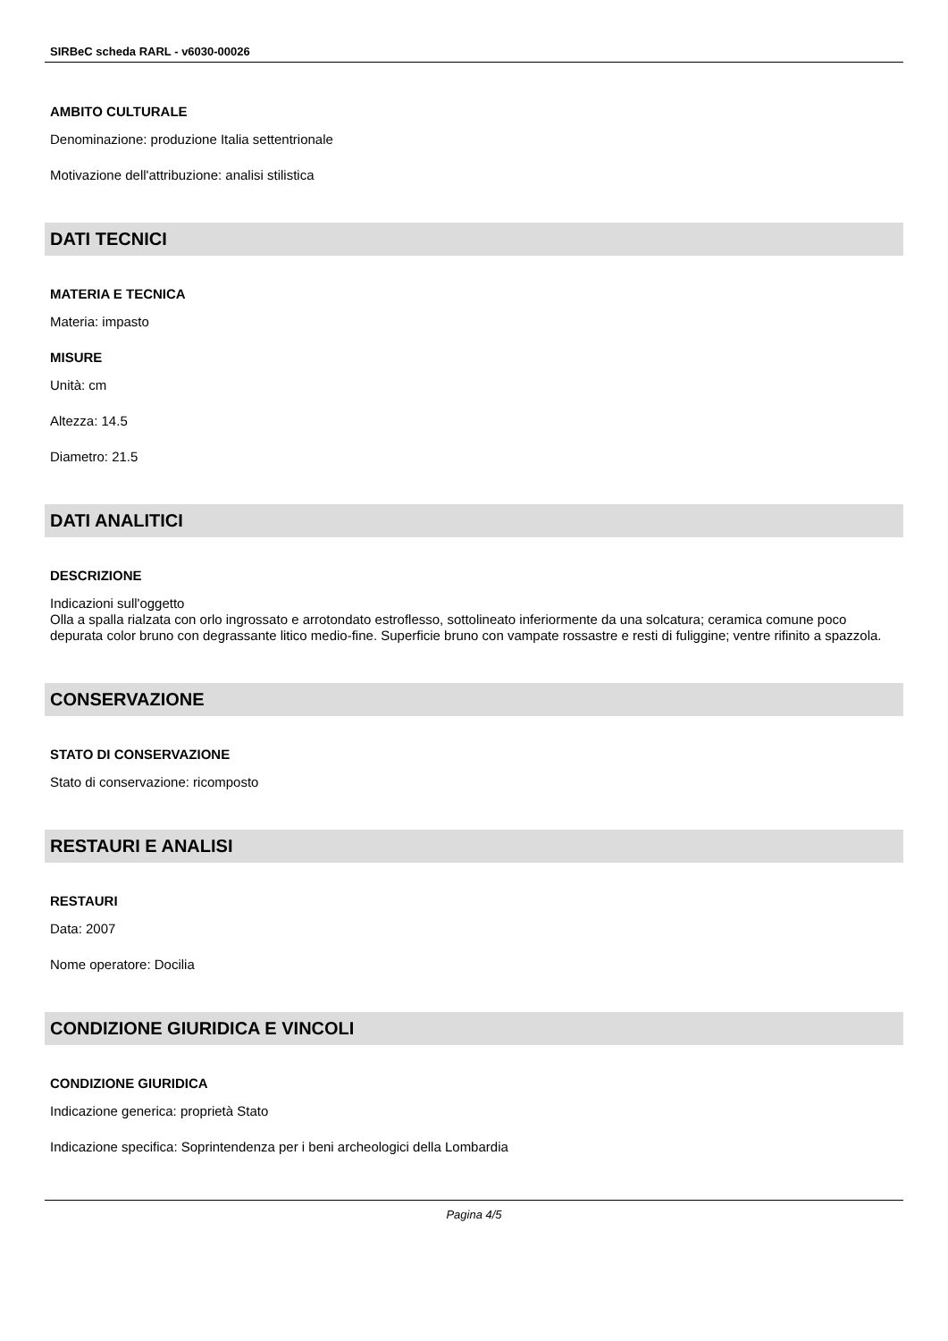SIRBeC scheda RARL - v6030-00026
AMBITO CULTURALE
Denominazione: produzione Italia settentrionale
Motivazione dell'attribuzione: analisi stilistica
DATI TECNICI
MATERIA E TECNICA
Materia: impasto
MISURE
Unità: cm
Altezza: 14.5
Diametro: 21.5
DATI ANALITICI
DESCRIZIONE
Indicazioni sull'oggetto
Olla a spalla rialzata con orlo ingrossato e arrotondato estroflesso, sottolineato inferiormente da una solcatura; ceramica comune poco depurata color bruno con degrassante litico medio-fine. Superficie bruno con vampate rossastre e resti di fuliggine; ventre rifinito a spazzola.
CONSERVAZIONE
STATO DI CONSERVAZIONE
Stato di conservazione: ricomposto
RESTAURI E ANALISI
RESTAURI
Data: 2007
Nome operatore: Docilia
CONDIZIONE GIURIDICA E VINCOLI
CONDIZIONE GIURIDICA
Indicazione generica: proprietà Stato
Indicazione specifica: Soprintendenza per i beni archeologici della Lombardia
Pagina 4/5